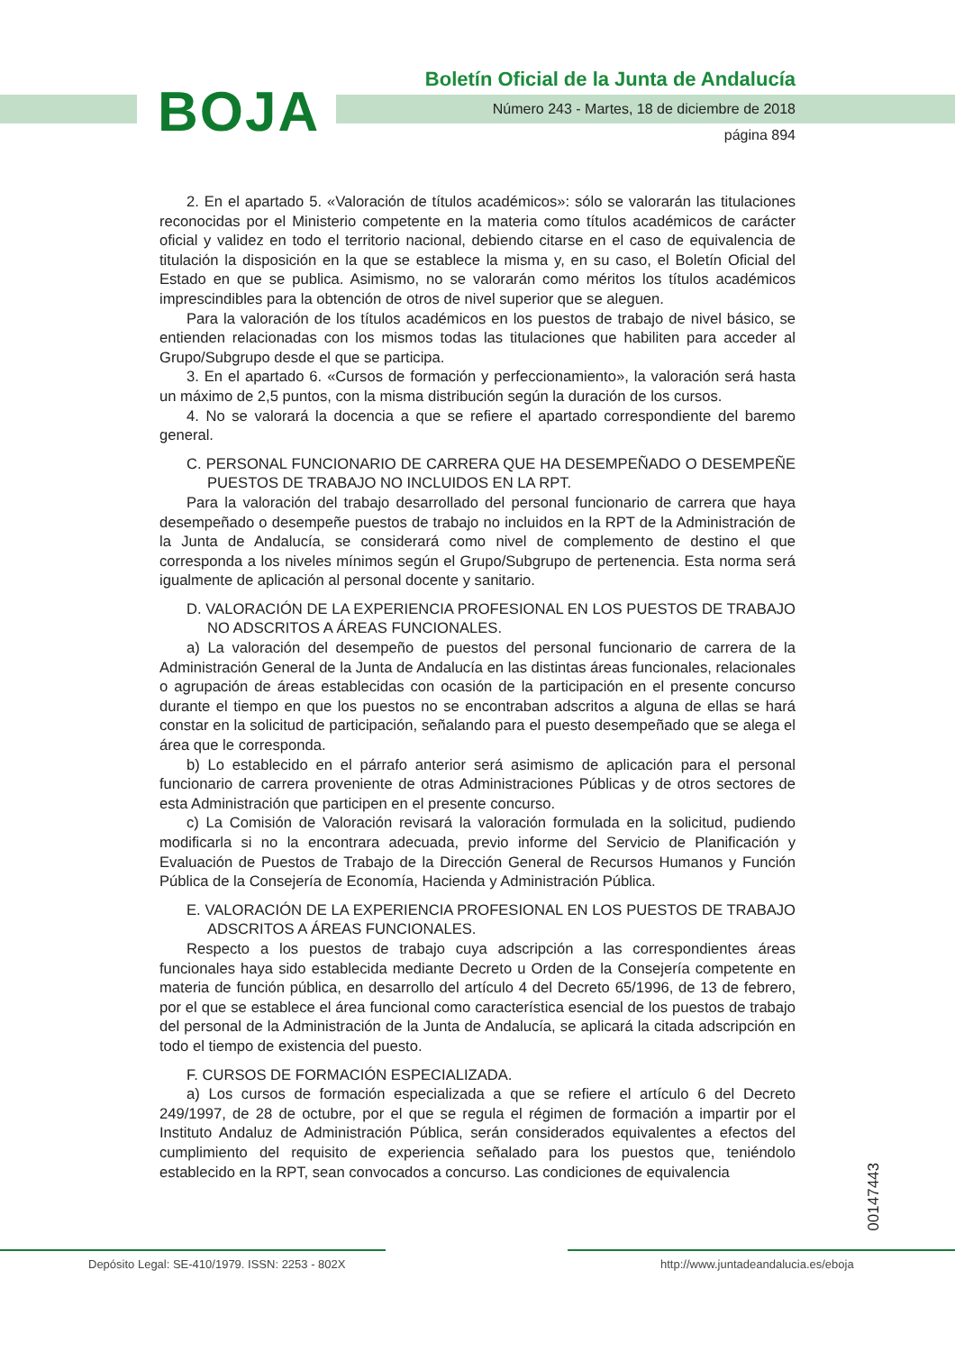BOJA
Boletín Oficial de la Junta de Andalucía
Número 243 - Martes, 18 de diciembre de 2018
página 894
2. En el apartado 5. «Valoración de títulos académicos»: sólo se valorarán las titulaciones reconocidas por el Ministerio competente en la materia como títulos académicos de carácter oficial y validez en todo el territorio nacional, debiendo citarse en el caso de equivalencia de titulación la disposición en la que se establece la misma y, en su caso, el Boletín Oficial del Estado en que se publica. Asimismo, no se valorarán como méritos los títulos académicos imprescindibles para la obtención de otros de nivel superior que se aleguen.
Para la valoración de los títulos académicos en los puestos de trabajo de nivel básico, se entienden relacionadas con los mismos todas las titulaciones que habiliten para acceder al Grupo/Subgrupo desde el que se participa.
3. En el apartado 6. «Cursos de formación y perfeccionamiento», la valoración será hasta un máximo de 2,5 puntos, con la misma distribución según la duración de los cursos.
4. No se valorará la docencia a que se refiere el apartado correspondiente del baremo general.
C. PERSONAL FUNCIONARIO DE CARRERA QUE HA DESEMPEÑADO O DESEMPEÑE PUESTOS DE TRABAJO NO INCLUIDOS EN LA RPT.
Para la valoración del trabajo desarrollado del personal funcionario de carrera que haya desempeñado o desempeñe puestos de trabajo no incluidos en la RPT de la Administración de la Junta de Andalucía, se considerará como nivel de complemento de destino el que corresponda a los niveles mínimos según el Grupo/Subgrupo de pertenencia. Esta norma será igualmente de aplicación al personal docente y sanitario.
D. VALORACIÓN DE LA EXPERIENCIA PROFESIONAL EN LOS PUESTOS DE TRABAJO NO ADSCRITOS A ÁREAS FUNCIONALES.
a) La valoración del desempeño de puestos del personal funcionario de carrera de la Administración General de la Junta de Andalucía en las distintas áreas funcionales, relacionales o agrupación de áreas establecidas con ocasión de la participación en el presente concurso durante el tiempo en que los puestos no se encontraban adscritos a alguna de ellas se hará constar en la solicitud de participación, señalando para el puesto desempeñado que se alega el área que le corresponda.
b) Lo establecido en el párrafo anterior será asimismo de aplicación para el personal funcionario de carrera proveniente de otras Administraciones Públicas y de otros sectores de esta Administración que participen en el presente concurso.
c) La Comisión de Valoración revisará la valoración formulada en la solicitud, pudiendo modificarla si no la encontrara adecuada, previo informe del Servicio de Planificación y Evaluación de Puestos de Trabajo de la Dirección General de Recursos Humanos y Función Pública de la Consejería de Economía, Hacienda y Administración Pública.
E. VALORACIÓN DE LA EXPERIENCIA PROFESIONAL EN LOS PUESTOS DE TRABAJO ADSCRITOS A ÁREAS FUNCIONALES.
Respecto a los puestos de trabajo cuya adscripción a las correspondientes áreas funcionales haya sido establecida mediante Decreto u Orden de la Consejería competente en materia de función pública, en desarrollo del artículo 4 del Decreto 65/1996, de 13 de febrero, por el que se establece el área funcional como característica esencial de los puestos de trabajo del personal de la Administración de la Junta de Andalucía, se aplicará la citada adscripción en todo el tiempo de existencia del puesto.
F. CURSOS DE FORMACIÓN ESPECIALIZADA.
a) Los cursos de formación especializada a que se refiere el artículo 6 del Decreto 249/1997, de 28 de octubre, por el que se regula el régimen de formación a impartir por el Instituto Andaluz de Administración Pública, serán considerados equivalentes a efectos del cumplimiento del requisito de experiencia señalado para los puestos que, teniéndolo establecido en la RPT, sean convocados a concurso. Las condiciones de equivalencia
00147443
Depósito Legal: SE-410/1979. ISSN: 2253 - 802X
http://www.juntadeandalucia.es/eboja